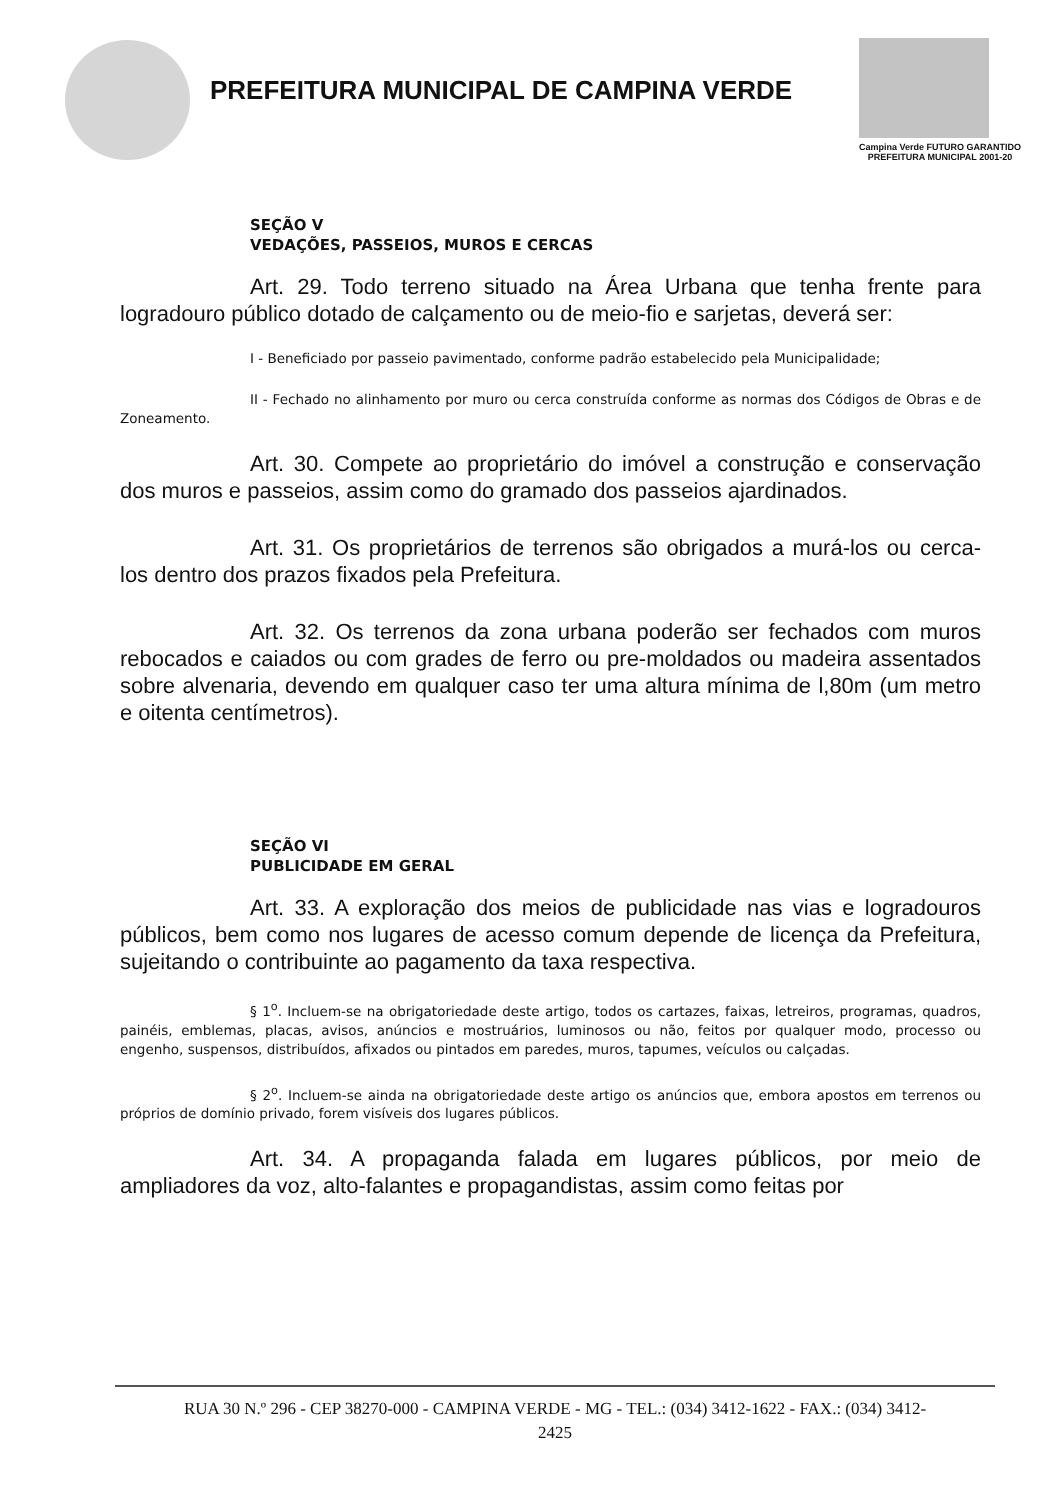PREFEITURA MUNICIPAL DE CAMPINA VERDE
Campina Verde FUTURO GARANTIDO
PREFEITURA MUNICIPAL 2001-20
SEÇÃO V
VEDAÇÕES, PASSEIOS, MUROS E CERCAS
Art. 29. Todo terreno situado na Área Urbana que tenha frente para logradouro público dotado de calçamento ou de meio-fio e sarjetas, deverá ser:
I - Beneficiado por passeio pavimentado, conforme padrão estabelecido pela Municipalidade;
II - Fechado no alinhamento por muro ou cerca construída conforme as normas dos Códigos de Obras e de Zoneamento.
Art. 30. Compete ao proprietário do imóvel a construção e conservação dos muros e passeios, assim como do gramado dos passeios ajardinados.
Art. 31. Os proprietários de terrenos são obrigados a murá-los ou cerca-los dentro dos prazos fixados pela Prefeitura.
Art. 32. Os terrenos da zona urbana poderão ser fechados com muros rebocados e caiados ou com grades de ferro ou pre-moldados ou madeira assentados sobre alvenaria, devendo em qualquer caso ter uma altura mínima de l,80m (um metro e oitenta centímetros).
SEÇÃO VI
PUBLICIDADE EM GERAL
Art. 33. A exploração dos meios de publicidade nas vias e logradouros públicos, bem como nos lugares de acesso comum depende de licença da Prefeitura, sujeitando o contribuinte ao pagamento da taxa respectiva.
§ 1<sup>o</sup>. Incluem-se na obrigatoriedade deste artigo, todos os cartazes, faixas, letreiros, programas, quadros, painéis, emblemas, placas, avisos, anúncios e mostruários, luminosos ou não, feitos por qualquer modo, processo ou engenho, suspensos, distribuídos, afixados ou pintados em paredes, muros, tapumes, veículos ou calçadas.
§ 2<sup>o</sup>. Incluem-se ainda na obrigatoriedade deste artigo os anúncios que, embora apostos em terrenos ou próprios de domínio privado, forem visíveis dos lugares públicos.
Art. 34. A propaganda falada em lugares públicos, por meio de ampliadores da voz, alto-falantes e propagandistas, assim como feitas por
RUA 30 N.º 296 - CEP 38270-000 - CAMPINA VERDE - MG - TEL.: (034) 3412-1622 - FAX.: (034) 3412-
2425